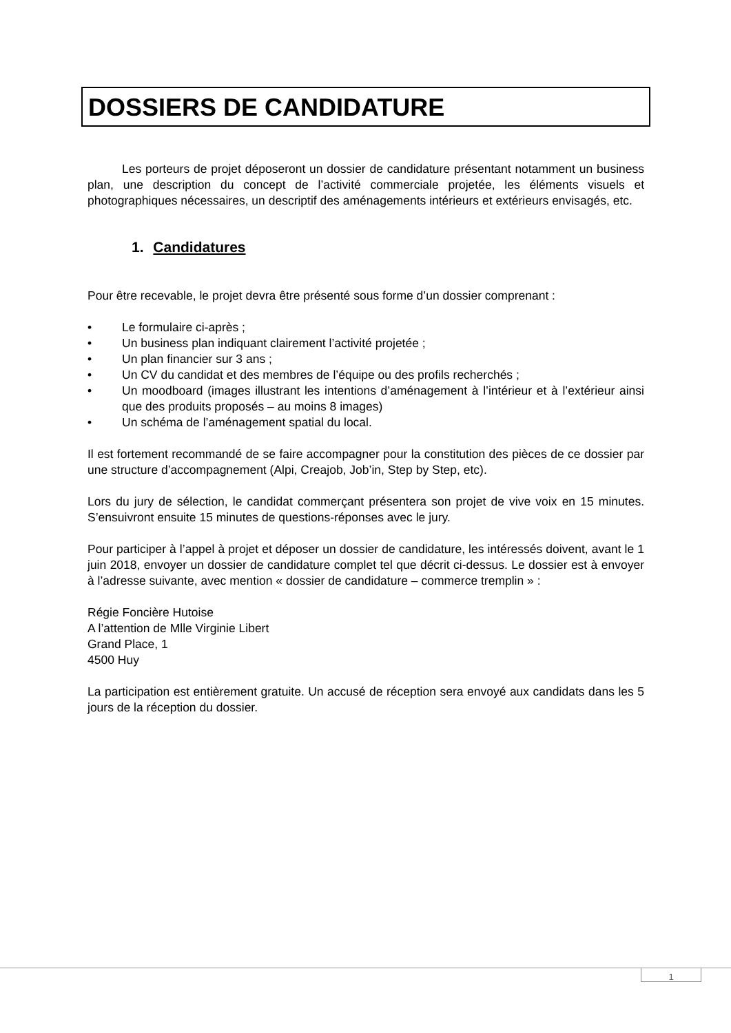DOSSIERS DE CANDIDATURE
Les porteurs de projet déposeront un dossier de candidature présentant notamment un business plan, une description du concept de l’activité commerciale projetée, les éléments visuels et photographiques nécessaires, un descriptif des aménagements intérieurs et extérieurs envisagés, etc.
1. Candidatures
Pour être recevable, le projet devra être présenté sous forme d’un dossier comprenant :
• Le formulaire ci-après ;
• Un business plan indiquant clairement l’activité projetée ;
• Un plan financier sur 3 ans ;
• Un CV du candidat et des membres de l’équipe ou des profils recherchés ;
• Un moodboard (images illustrant les intentions d’aménagement à l’intérieur et à l’extérieur ainsi que des produits proposés – au moins 8 images)
• Un schéma de l’aménagement spatial du local.
Il est fortement recommandé de se faire accompagner pour la constitution des pièces de ce dossier par une structure d’accompagnement (Alpi, Creajob, Job’in, Step by Step, etc).
Lors du jury de sélection, le candidat commerçant présentera son projet de vive voix en 15 minutes. S’ensuivront ensuite 15 minutes de questions-réponses avec le jury.
Pour participer à l’appel à projet et déposer un dossier de candidature, les intéressés doivent, avant le 1 juin 2018, envoyer un dossier de candidature complet tel que décrit ci-dessus. Le dossier est à envoyer à l’adresse suivante, avec mention « dossier de candidature – commerce tremplin » :
Régie Foncière Hutoise
A l’attention de Mlle Virginie Libert
Grand Place, 1
4500 Huy
La participation est entièrement gratuite. Un accusé de réception sera envoyé aux candidats dans les 5 jours de la réception du dossier.
1